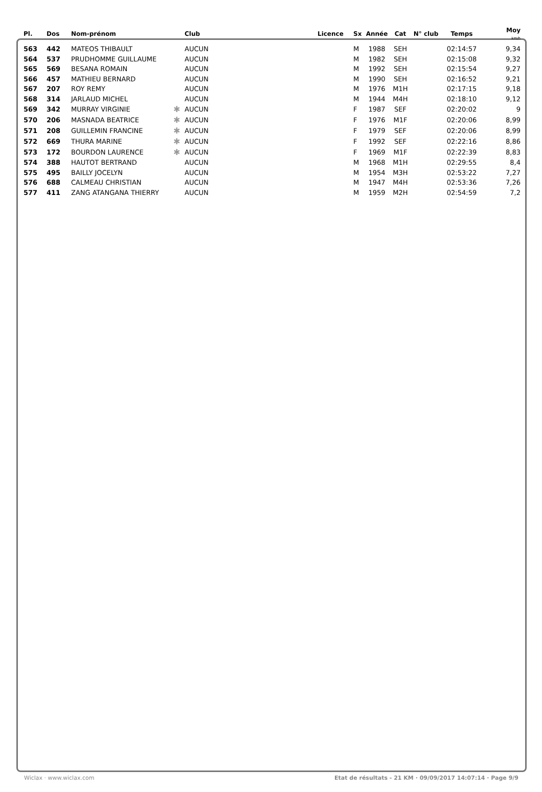| Pl. | Dos | Nom-prénom | | Club | Licence | Sx | Année | Cat | N° club | Temps | Moy km/h |
| --- | --- | --- | --- | --- | --- | --- | --- | --- | --- | --- | --- |
| 563 | 442 | MATEOS THIBAULT | | AUCUN | | M | 1988 | SEH | | 02:14:57 | 9,34 |
| 564 | 537 | PRUDHOMME GUILLAUME | | AUCUN | | M | 1982 | SEH | | 02:15:08 | 9,32 |
| 565 | 569 | BESANA ROMAIN | | AUCUN | | M | 1992 | SEH | | 02:15:54 | 9,27 |
| 566 | 457 | MATHIEU BERNARD | | AUCUN | | M | 1990 | SEH | | 02:16:52 | 9,21 |
| 567 | 207 | ROY REMY | | AUCUN | | M | 1976 | M1H | | 02:17:15 | 9,18 |
| 568 | 314 | JARLAUD MICHEL | | AUCUN | | M | 1944 | M4H | | 02:18:10 | 9,12 |
| 569 | 342 | MURRAY VIRGINIE | ✱ | AUCUN | | F | 1987 | SEF | | 02:20:02 | 9 |
| 570 | 206 | MASNADA BEATRICE | ✱ | AUCUN | | F | 1976 | M1F | | 02:20:06 | 8,99 |
| 571 | 208 | GUILLEMIN FRANCINE | ✱ | AUCUN | | F | 1979 | SEF | | 02:20:06 | 8,99 |
| 572 | 669 | THURA MARINE | ✱ | AUCUN | | F | 1992 | SEF | | 02:22:16 | 8,86 |
| 573 | 172 | BOURDON LAURENCE | ✱ | AUCUN | | F | 1969 | M1F | | 02:22:39 | 8,83 |
| 574 | 388 | HAUTOT BERTRAND | | AUCUN | | M | 1968 | M1H | | 02:29:55 | 8,4 |
| 575 | 495 | BAILLY JOCELYN | | AUCUN | | M | 1954 | M3H | | 02:53:22 | 7,27 |
| 576 | 688 | CALMEAU CHRISTIAN | | AUCUN | | M | 1947 | M4H | | 02:53:36 | 7,26 |
| 577 | 411 | ZANG ATANGANA THIERRY | | AUCUN | | M | 1959 | M2H | | 02:54:59 | 7,2 |
Wiclax · www.wiclax.com Etat de résultats - 21 KM · 09/09/2017 14:07:14 · Page 9/9